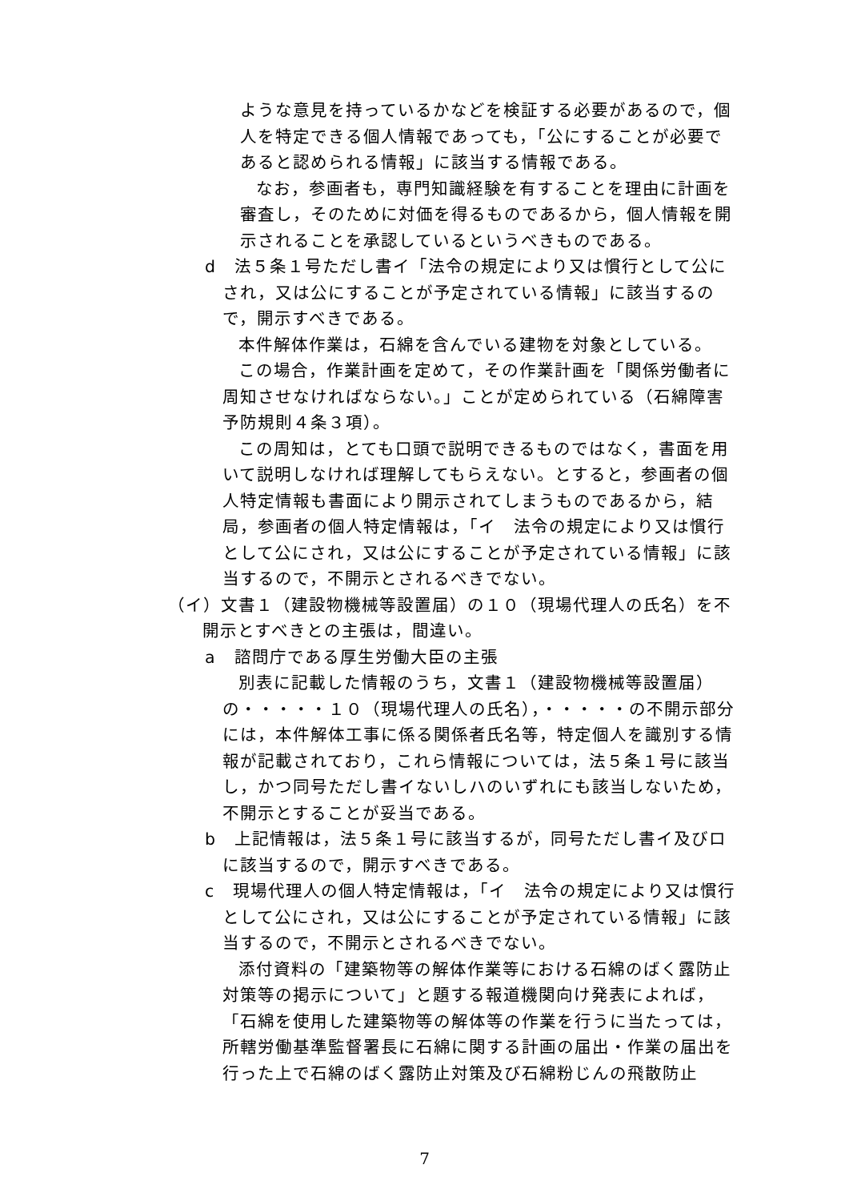ような意見を持っているかなどを検証する必要があるので，個人を特定できる個人情報であっても，「公にすることが必要であると認められる情報」に該当する情報である。
なお，参画者も，専門知識経験を有することを理由に計画を審査し，そのために対価を得るものであるから，個人情報を開示されることを承認しているというべきものである。
d　法５条１号ただし書イ「法令の規定により又は慣行として公にされ，又は公にすることが予定されている情報」に該当するので，開示すべきである。
本件解体作業は，石綿を含んでいる建物を対象としている。
この場合，作業計画を定めて，その作業計画を「関係労働者に周知させなければならない。」ことが定められている（石綿障害予防規則４条３項）。
この周知は，とても口頭で説明できるものではなく，書面を用いて説明しなければ理解してもらえない。とすると，参画者の個人特定情報も書面により開示されてしまうものであるから，結局，参画者の個人特定情報は，「イ　法令の規定により又は慣行として公にされ，又は公にすることが予定されている情報」に該当するので，不開示とされるべきでない。
（イ）文書１（建設物機械等設置届）の１０（現場代理人の氏名）を不開示とすべきとの主張は，間違い。
a　諮問庁である厚生労働大臣の主張
別表に記載した情報のうち，文書１（建設物機械等設置届）の・・・・・１０（現場代理人の氏名），・・・・・の不開示部分には，本件解体工事に係る関係者氏名等，特定個人を識別する情報が記載されており，これら情報については，法５条１号に該当し，かつ同号ただし書イないしハのいずれにも該当しないため，不開示とすることが妥当である。
b　上記情報は，法５条１号に該当するが，同号ただし書イ及びロに該当するので，開示すべきである。
c　現場代理人の個人特定情報は，「イ　法令の規定により又は慣行として公にされ，又は公にすることが予定されている情報」に該当するので，不開示とされるべきでない。
添付資料の「建築物等の解体作業等における石綿のばく露防止対策等の掲示について」と題する報道機関向け発表によれば，「石綿を使用した建築物等の解体等の作業を行うに当たっては，所轄労働基準監督署長に石綿に関する計画の届出・作業の届出を行った上で石綿のばく露防止対策及び石綿粉じんの飛散防止
7